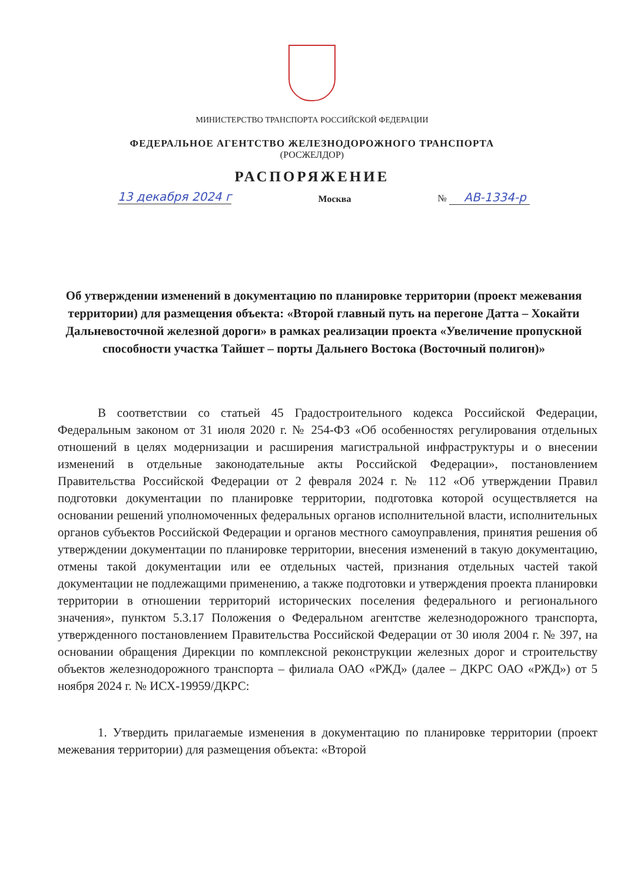МИНИСТЕРСТВО ТРАНСПОРТА РОССИЙСКОЙ ФЕДЕРАЦИИ
ФЕДЕРАЛЬНОЕ АГЕНТСТВО ЖЕЛЕЗНОДОРОЖНОГО ТРАНСПОРТА
(РОСЖЕЛДОР)
РАСПОРЯЖЕНИЕ
13 декабря 2024 г Москва № АВ-1334-р
Об утверждении изменений в документацию по планировке территории (проект межевания территории) для размещения объекта: «Второй главный путь на перегоне Датта – Хокайти Дальневосточной железной дороги» в рамках реализации проекта «Увеличение пропускной способности участка Тайшет – порты Дальнего Востока (Восточный полигон)»
В соответствии со статьей 45 Градостроительного кодекса Российской Федерации, Федеральным законом от 31 июля 2020 г. № 254-ФЗ «Об особенностях регулирования отдельных отношений в целях модернизации и расширения магистральной инфраструктуры и о внесении изменений в отдельные законодательные акты Российской Федерации», постановлением Правительства Российской Федерации от 2 февраля 2024 г. № 112 «Об утверждении Правил подготовки документации по планировке территории, подготовка которой осуществляется на основании решений уполномоченных федеральных органов исполнительной власти, исполнительных органов субъектов Российской Федерации и органов местного самоуправления, принятия решения об утверждении документации по планировке территории, внесения изменений в такую документацию, отмены такой документации или ее отдельных частей, признания отдельных частей такой документации не подлежащими применению, а также подготовки и утверждения проекта планировки территории в отношении территорий исторических поселения федерального и регионального значения», пунктом 5.3.17 Положения о Федеральном агентстве железнодорожного транспорта, утвержденного постановлением Правительства Российской Федерации от 30 июля 2004 г. № 397, на основании обращения Дирекции по комплексной реконструкции железных дорог и строительству объектов железнодорожного транспорта – филиала ОАО «РЖД» (далее – ДКРС ОАО «РЖД») от 5 ноября 2024 г. № ИСХ-19959/ДКРС:
1. Утвердить прилагаемые изменения в документацию по планировке территории (проект межевания территории) для размещения объекта: «Второй